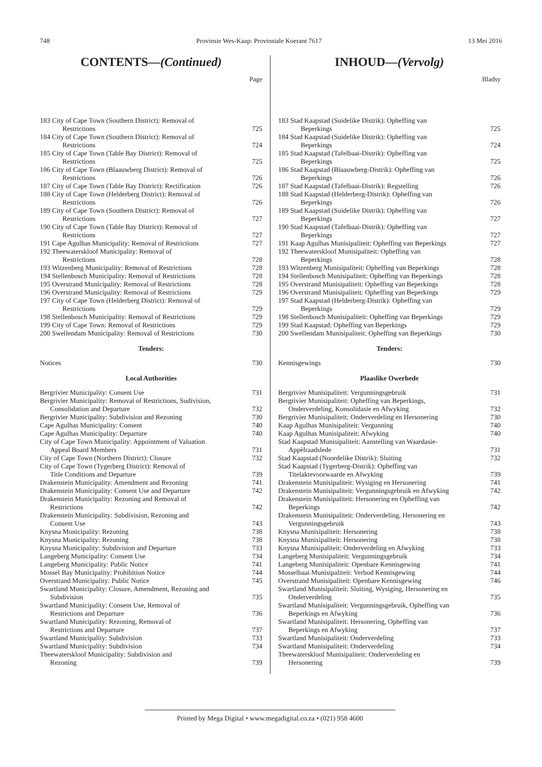748 Provinsie Wes-Kaap: Provinsiale Koerant 7617 13 Mei 2016
CONTENTS—(Continued)
Page
| 183 City of Cape Town (Southern District): Removal of Restrictions | 725 |
| 184 City of Cape Town (Southern District): Removal of Restrictions | 724 |
| 185 City of Cape Town (Table Bay District): Removal of Restrictions | 725 |
| 186 City of Cape Town (Blaauwberg District): Removal of Restrictions | 726 |
| 187 City of Cape Town (Table Bay District): Rectification | 726 |
| 188 City of Cape Town (Helderberg District): Removal of Restrictions | 726 |
| 189 City of Cape Town (Southern District): Removal of Restrictions | 727 |
| 190 City of Cape Town (Table Bay District): Removal of Restrictions | 727 |
| 191 Cape Agulhas Municipality: Removal of Restrictions | 727 |
| 192 Theewaterskloof Municipality: Removal of Restrictions | 728 |
| 193 Witzenberg Municipality: Removal of Restrictions | 728 |
| 194 Stellenbosch Municipality: Removal of Restrictions | 728 |
| 195 Overstrand Municipality: Removal of Restrictions | 728 |
| 196 Overstrand Municipality: Removal of Restrictions | 729 |
| 197 City of Cape Town (Helderberg District): Removal of Restrictions | 729 |
| 198 Stellenbosch Municipality: Removal of Restrictions | 729 |
| 199 City of Cape Town: Removal of Restrictions | 729 |
| 200 Swellendam Municipality: Removal of Restrictions | 730 |
Tenders:
| Notices | 730 |
Local Authorities
| Bergrivier Municipality: Consent Use | 731 |
| Bergrivier Municipality: Removal of Restrictions, Sudivision, Consolidation and Departure | 732 |
| Bergrivier Municipality: Subdivision and Rezoning | 730 |
| Cape Agulhas Municipality: Consent | 740 |
| Cape Agulhas Municipality: Departure | 740 |
| City of Cape Town Municipality: Appointment of Valuation Appeal Board Members | 731 |
| City of Cape Town (Northern District): Closure | 732 |
| City of Cape Town (Tygerberg District): Removal of Title Conditions and Departure | 739 |
| Drakenstein Municipality: Amendment and Rezoning | 741 |
| Drakenstein Municipality: Consent Use and Departure | 742 |
| Drakenstein Municipality: Rezoning and Removal of Restrictions | 742 |
| Drakenstein Municipality: Subdivision, Rezoning and Consent Use | 743 |
| Knysna Municipality: Rezoning | 738 |
| Knysna Municipality: Rezoning | 738 |
| Knysna Municipality: Subdivision and Departure | 733 |
| Langeberg Municipality: Consent Use | 734 |
| Langeberg Municipality: Public Notice | 741 |
| Mossel Bay Municipality: Prohibition Notice | 744 |
| Overstrand Municipality: Public Notice | 745 |
| Swartland Municipality: Closure, Amendment, Rezoning and Subdivision | 735 |
| Swartland Municipality: Consent Use, Removal of Restrictions and Departure | 736 |
| Swartland Municipality: Rezoning, Removal of Restrictions and Departure | 737 |
| Swartland Municipality: Subdivision | 733 |
| Swartland Municipality: Subdivision | 734 |
| Theewaterskloof Municipality: Subdivision and Rezoning | 739 |
INHOUD—(Vervolg)
Bladsy
| 183 Stad Kaapstad (Suidelike Distrik): Opheffing van Beperkings | 725 |
| 184 Stad Kaapstad (Suidelike Distrik): Opheffing van Beperkings | 724 |
| 185 Stad Kaapstad (Tafelbaai-Distrik): Opheffing van Beperkings | 725 |
| 186 Stad Kaapstad (Blaauwberg-Distrik): Opheffing van Beperkings | 726 |
| 187 Stad Kaapstad (Tafelbaai-Distrik): Regstelling | 726 |
| 188 Stad Kaapstad (Helderberg-Distrik): Opheffing van Beperkings | 726 |
| 189 Stad Kaapstad (Suidelike Distrik): Opheffing van Beperkings | 727 |
| 190 Stad Kaapstad (Tafelbaai-Distrik): Opheffing van Beperkings | 727 |
| 191 Kaap Agulhas Munisipaliteit: Opheffing van Beperkings | 727 |
| 192 Theewaterskloof Munisipaliteit: Opheffing van Beperkings | 728 |
| 193 Witzenberg Munisipaliteit: Opheffing van Beperkings | 728 |
| 194 Stellenbosch Munisipaliteit: Opheffing van Beperkings | 728 |
| 195 Overstrand Munisipaliteit: Opheffing van Beperkings | 728 |
| 196 Overstrand Munisipaliteit: Opheffing van Beperkings | 729 |
| 197 Stad Kaapstad (Helderberg-Distrik): Opheffing van Beperkings | 729 |
| 198 Stellenbosch Munisipaliteit: Opheffing van Beperkings | 729 |
| 199 Stad Kaapstad: Opheffing van Beperkings | 729 |
| 200 Swellendam Munisipaliteit: Opheffing van Beperkings | 730 |
Tenders:
| Kennisgewings | 730 |
Plaaslike Owerhede
| Bergrivier Munisipaliteit: Vergunningsgebruik | 731 |
| Bergrivier Munisipaliteit: Opheffing van Beperkings, Onderverdeling, Konsolidasie en Afwyking | 732 |
| Bergrivier Munisipaliteit: Onderverdeling en Hersonering | 730 |
| Kaap Agulhas Munisipaliteit: Vergunning | 740 |
| Kaap Agulhas Munisipaliteit: Afwyking | 740 |
| Stad Kaapstad Munisipaliteit: Aanstelling van Waardasie- Appèlraadslede | 731 |
| Stad Kaapstad (Noordelike Distrik): Sluiting | 732 |
| Stad Kaapstad (Tygerberg-Distrik): Opheffing van Titelaktevoorwaarde en Afwyking | 739 |
| Drakenstein Munisipaliteit: Wysiging en Hersonering | 741 |
| Drakenstein Munisipaliteit: Vergunningsgebruik en Afwyking | 742 |
| Drakenstein Munisipaliteit: Hersonering en Opheffing van Beperkings | 742 |
| Drakenstein Munisipaliteit: Onderverdeling, Hersonering en Vergunningsgebruik | 743 |
| Knysna Munisipaliteit: Hersonering | 738 |
| Knysna Munisipaliteit: Hersonering | 738 |
| Knysna Munisipaliteit: Onderverdeling en Afwyking | 733 |
| Langeberg Munisipaliteit: Vergunningsgebruik | 734 |
| Langeberg Munisipaliteit: Openbare Kennisgewing | 741 |
| Mosselbaai Munisipaliteit: Verbod Kennisgewing | 744 |
| Overstrand Munisipaliteit: Openbare Kennisgewing | 746 |
| Swartland Munisipaliteit: Sluiting, Wysiging, Hersonering en Onderverdeling | 735 |
| Swartland Munisipaliteit: Vergunningsgebruik, Opheffing van Beperkings en Afwyking | 736 |
| Swartland Munisipaliteit: Hersonering, Opheffing van Beperkings en Afwyking | 737 |
| Swartland Munisipaliteit: Onderverdeling | 733 |
| Swartland Munisipaliteit: Onderverdeling | 734 |
| Theewaterskloof Munisipaliteit: Onderverdeling en Hersonering | 739 |
Printed by Mega Digital • www.megadigital.co.za • (021) 958 4600